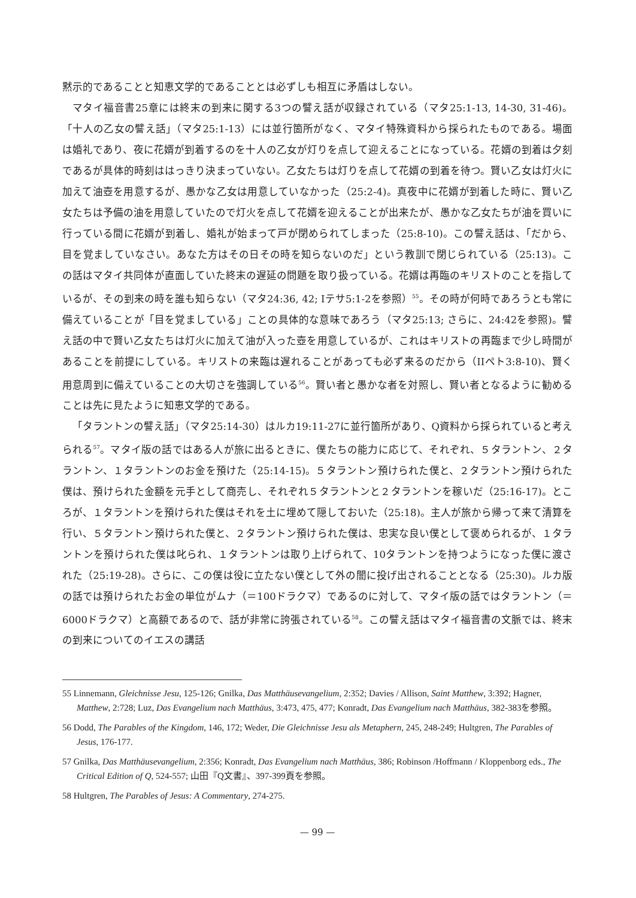黙示的であることと知恵文学的であることとは必ずしも相互に矛盾はしない。
マタイ福音書25章には終末の到来に関する3つの譬え話が収録されている（マタ25:1-13, 14-30, 31-46)。「十人の乙女の譬え話」（マタ25:1-13）には並行箇所がなく、マタイ特殊資料から採られたものである。場面は婚礼であり、夜に花婿が到着するのを十人の乙女が灯りを点して迎えることになっている。花婿の到着は夕刻であるが具体的時刻ははっきり決まっていない。乙女たちは灯りを点して花婿の到着を待つ。賢い乙女は灯火に加えて油壺を用意するが、愚かな乙女は用意していなかった（25:2-4)。真夜中に花婿が到着した時に、賢い乙女たちは予備の油を用意していたので灯火を点して花婿を迎えることが出来たが、愚かな乙女たちが油を買いに行っている間に花婿が到着し、婚礼が始まって戸が閉められてしまった（25:8-10)。この譬え話は、「だから、目を覚ましていなさい。あなた方はその日その時を知らないのだ」という教訓で閉じられている（25:13)。この話はマタイ共同体が直面していた終末の遅延の問題を取り扱っている。花婿は再臨のキリストのことを指しているが、その到来の時を誰も知らない（マタ24:36, 42; Iテサ5:1-2を参照）<sup>55</sup>。その時が何時であろうとも常に備えていることが「目を覚ましている」ことの具体的な意味であろう（マタ25:13; さらに、24:42を参照)。譬え話の中で賢い乙女たちは灯火に加えて油が入った壺を用意しているが、これはキリストの再臨まで少し時間があることを前提にしている。キリストの来臨は遅れることがあっても必ず来るのだから（IIペト3:8-10)、賢く用意周到に備えていることの大切さを強調している<sup>56</sup>。賢い者と愚かな者を対照し、賢い者となるように勧めることは先に見たように知恵文学的である。
「タラントンの譬え話」（マタ25:14-30）はルカ19:11-27に並行箇所があり、Q資料から採られていると考えられる<sup>57</sup>。マタイ版の話ではある人が旅に出るときに、僕たちの能力に応じて、それぞれ、５タラントン、２タラントン、１タラントンのお金を預けた（25:14-15)。５タラントン預けられた僕と、２タラントン預けられた僕は、預けられた金額を元手として商売し、それぞれ５タラントンと２タラントンを稼いだ（25:16-17)。ところが、１タラントンを預けられた僕はそれを土に埋めて隠しておいた（25:18)。主人が旅から帰って来て清算を行い、５タラントン預けられた僕と、２タラントン預けられた僕は、忠実な良い僕として褒められるが、１タラントンを預けられた僕は叱られ、１タラントンは取り上げられて、10タラントンを持つようになった僕に渡された（25:19-28)。さらに、この僕は役に立たない僕として外の闇に投げ出されることとなる（25:30)。ルカ版の話では預けられたお金の単位がムナ（＝100ドラクマ）であるのに対して、マタイ版の話ではタラントン（＝6000ドラクマ）と高額であるので、話が非常に誇張されている<sup>58</sup>。この譬え話はマタイ福音書の文脈では、終末の到来についてのイエスの講話
55 Linnemann, Gleichnisse Jesu, 125-126; Gnilka, Das Matthäusevangelium, 2:352; Davies / Allison, Saint Matthew, 3:392; Hagner, Matthew, 2:728; Luz, Das Evangelium nach Matthäus, 3:473, 475, 477; Konradt, Das Evangelium nach Matthäus, 382-383を参照。
56 Dodd, The Parables of the Kingdom, 146, 172; Weder, Die Gleichnisse Jesu als Metaphern, 245, 248-249; Hultgren, The Parables of Jesus, 176-177.
57 Gnilka, Das Matthäusevangelium, 2:356; Konradt, Das Evangelium nach Matthäus, 386; Robinson /Hoffmann / Kloppenborg eds., The Critical Edition of Q, 524-557; 山田『Q文書』、397-399頁を参照。
58 Hultgren, The Parables of Jesus: A Commentary, 274-275.
— 99 —